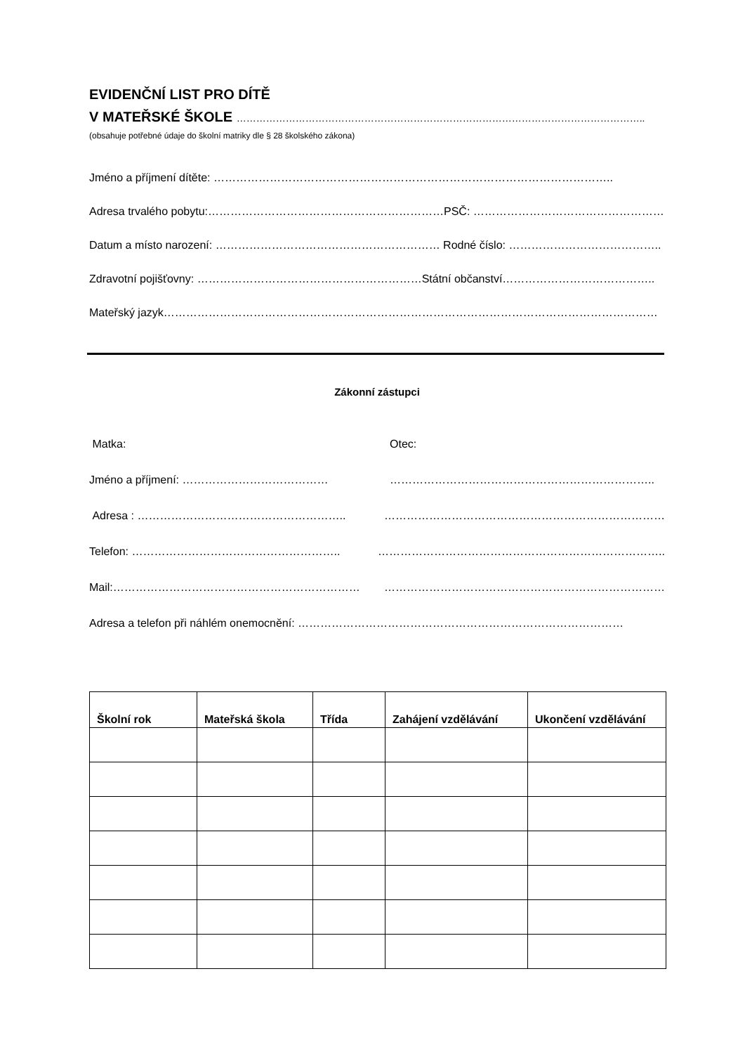EVIDENČNÍ LIST PRO DÍTĚ
V MATEŘSKÉ ŠKOLE ……………………………………………………………………………………………………………..
(obsahuje potřebné údaje do školní matriky dle § 28 školského zákona)
Jméno a příjmení dítěte: ……………………………………………………………………………………………..
Adresa trvalého pobytu:………………………………………………………PSČ: ……………………………………………...
Datum a místo narození: …………………………………………………… Rodné číslo: …………………………………..
Zdravotní pojišťovny: ……………………………………………………Státní občanství…………………………………..
Mateřský jazyk……………………………………………………………………………………………………………………
Zákonní zástupci
Matka: Otec:
Jméno a příjmení: ………………………………… ……………………………………………………………..
Adresa : ……………………………………………….. …………………………………………………………………
Telefon: ……………………………………………….. …………………………………………………………………..
Mail:………………………………………………………… …………………………………………………………………
Adresa a telefon při náhlém onemocnění: ……………………………………………………………………………
| Školní rok | Mateřská škola | Třída | Zahájení vzdělávání | Ukončení vzdělávání |
| --- | --- | --- | --- | --- |